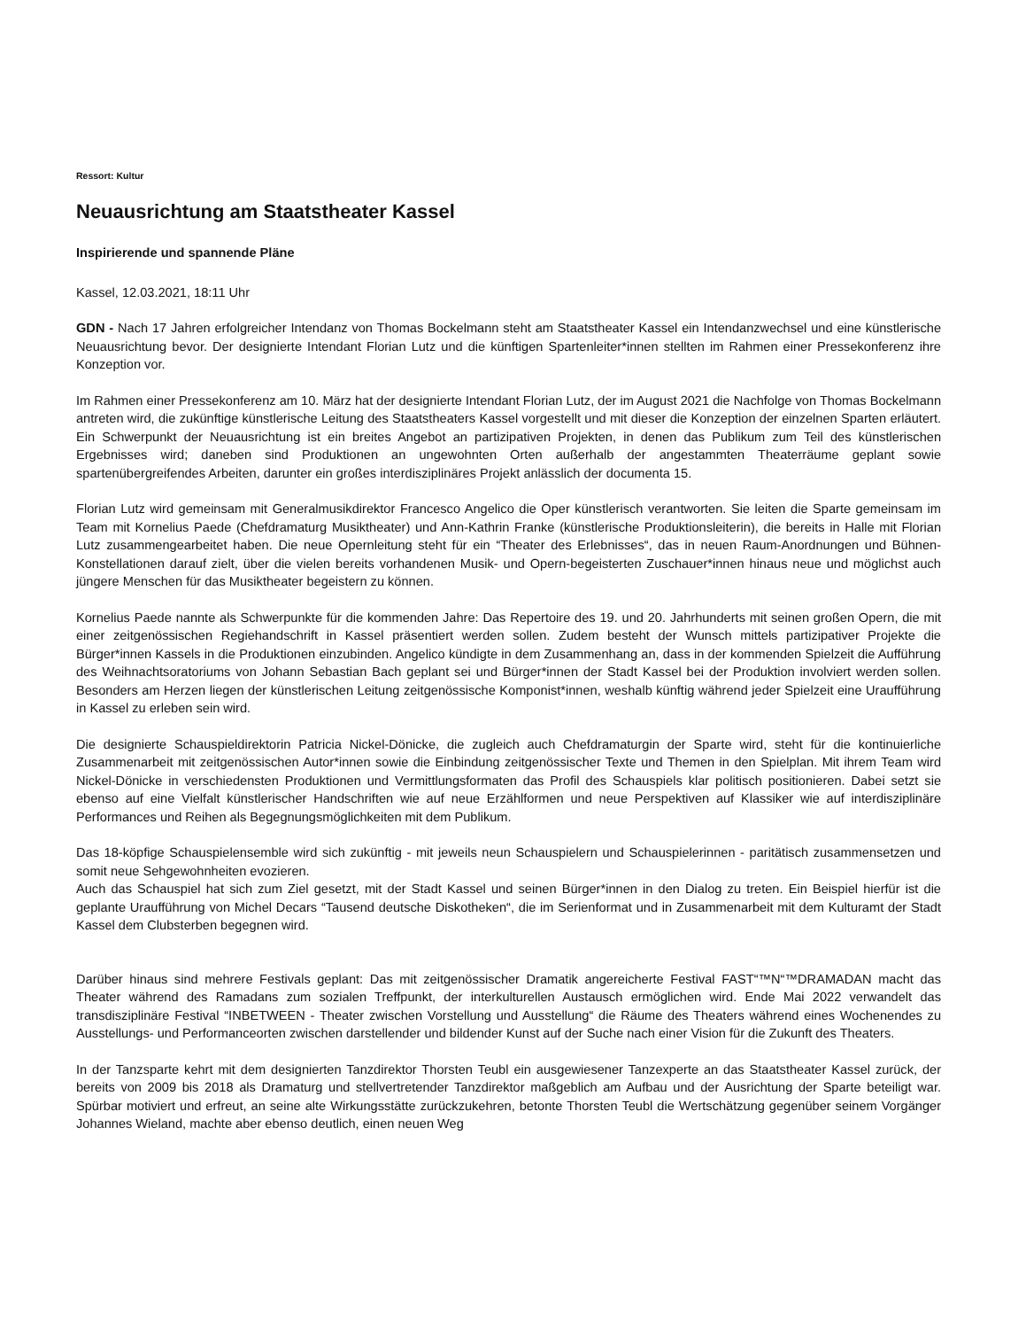Ressort: Kultur
Neuausrichtung am Staatstheater Kassel
Inspirierende und spannende Pläne
Kassel, 12.03.2021, 18:11 Uhr
GDN - Nach 17 Jahren erfolgreicher Intendanz von Thomas Bockelmann steht am Staatstheater Kassel ein Intendanzwechsel und eine künstlerische Neuausrichtung bevor. Der designierte Intendant Florian Lutz und die künftigen Spartenleiter*innen stellten im Rahmen einer Pressekonferenz ihre Konzeption vor.
Im Rahmen einer Pressekonferenz am 10. März hat der designierte Intendant Florian Lutz, der im August 2021 die Nachfolge von Thomas Bockelmann antreten wird, die zukünftige künstlerische Leitung des Staatstheaters Kassel vorgestellt und mit dieser die Konzeption der einzelnen Sparten erläutert. Ein Schwerpunkt der Neuausrichtung ist ein breites Angebot an partizipativen Projekten, in denen das Publikum zum Teil des künstlerischen Ergebnisses wird; daneben sind Produktionen an ungewohnten Orten außerhalb der angestammten Theaterräume geplant sowie spartenübergreifendes Arbeiten, darunter ein großes interdisziplinäres Projekt anlässlich der documenta 15.
Florian Lutz wird gemeinsam mit Generalmusikdirektor Francesco Angelico die Oper künstlerisch verantworten. Sie leiten die Sparte gemeinsam im Team mit Kornelius Paede (Chefdramaturg Musiktheater) und Ann-Kathrin Franke (künstlerische Produktionsleiterin), die bereits in Halle mit Florian Lutz zusammengearbeitet haben. Die neue Opernleitung steht für ein “Theater des Erlebnisses“, das in neuen Raum-Anordnungen und Bühnen-Konstellationen darauf zielt, über die vielen bereits vorhandenen Musik- und Opern-begeisterten Zuschauer*innen hinaus neue und möglichst auch jüngere Menschen für das Musiktheater begeistern zu können.
Kornelius Paede nannte als Schwerpunkte für die kommenden Jahre: Das Repertoire des 19. und 20. Jahrhunderts mit seinen großen Opern, die mit einer zeitgenössischen Regiehandschrift in Kassel präsentiert werden sollen. Zudem besteht der Wunsch mittels partizipativer Projekte die Bürger*innen Kassels in die Produktionen einzubinden. Angelico kündigte in dem Zusammenhang an, dass in der kommenden Spielzeit die Aufführung des Weihnachtsoratoriums von Johann Sebastian Bach geplant sei und Bürger*innen der Stadt Kassel bei der Produktion involviert werden sollen. Besonders am Herzen liegen der künstlerischen Leitung zeitgenössische Komponist*innen, weshalb künftig während jeder Spielzeit eine Uraufführung in Kassel zu erleben sein wird.
Die designierte Schauspieldirektorin Patricia Nickel-Dönicke, die zugleich auch Chefdramaturgin der Sparte wird, steht für die kontinuierliche Zusammenarbeit mit zeitgenössischen Autor*innen sowie die Einbindung zeitgenössischer Texte und Themen in den Spielplan. Mit ihrem Team wird Nickel-Dönicke in verschiedensten Produktionen und Vermittlungsformaten das Profil des Schauspiels klar politisch positionieren. Dabei setzt sie ebenso auf eine Vielfalt künstlerischer Handschriften wie auf neue Erzählformen und neue Perspektiven auf Klassiker wie auf interdisziplinäre Performances und Reihen als Begegnungsmöglichkeiten mit dem Publikum.
Das 18-köpfige Schauspielensemble wird sich zukünftig - mit jeweils neun Schauspielern und Schauspielerinnen - paritätisch zusammensetzen und somit neue Sehgewohnheiten evozieren.
Auch das Schauspiel hat sich zum Ziel gesetzt, mit der Stadt Kassel und seinen Bürger*innen in den Dialog zu treten. Ein Beispiel hierfür ist die geplante Uraufführung von Michel Decars “Tausend deutsche Diskotheken“, die im Serienformat und in Zusammenarbeit mit dem Kulturamt der Stadt Kassel dem Clubsterben begegnen wird.
Darüber hinaus sind mehrere Festivals geplant: Das mit zeitgenössischer Dramatik angereicherte Festival FAST“™N“™DRAMADAN macht das Theater während des Ramadans zum sozialen Treffpunkt, der interkulturellen Austausch ermöglichen wird. Ende Mai 2022 verwandelt das transdisziplinäre Festival “INBETWEEN - Theater zwischen Vorstellung und Ausstellung“ die Räume des Theaters während eines Wochenendes zu Ausstellungs- und Performanceorten zwischen darstellender und bildender Kunst auf der Suche nach einer Vision für die Zukunft des Theaters.
In der Tanzsparte kehrt mit dem designierten Tanzdirektor Thorsten Teubl ein ausgewiesener Tanzexperte an das Staatstheater Kassel zurück, der bereits von 2009 bis 2018 als Dramaturg und stellvertretender Tanzdirektor maßgeblich am Aufbau und der Ausrichtung der Sparte beteiligt war. Spürbar motiviert und erfreut, an seine alte Wirkungsstätte zurückzukehren, betonte Thorsten Teubl die Wertschätzung gegenüber seinem Vorgänger Johannes Wieland, machte aber ebenso deutlich, einen neuen Weg